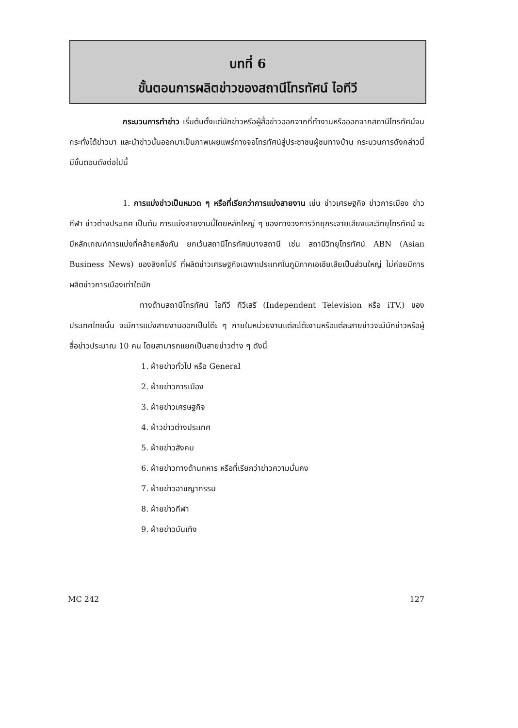บทที่ 6
ขั้นตอนการผลิตข่าวของสถานีโทรทัศน์ ไอทีวี
กระบวนการทำข่าว เริ่มต้นตั้งแต่นักข่าวหรือผู้สื่อข่าวออกจากที่ทำงานหรือออกจากสถานีโทรทัศน์จนกระทั่งได้ข่าวมา และนำข่าวนั้นออกมาเป็นภาพเผยแพร่ทางจอโทรทัศน์สู่ประชาชนผู้ชมทางบ้าน กระบวนการดังกล่าวนี้ มีขั้นตอนดังต่อไปนี้
1. การแบ่งข่าวเป็นหมวด ๆ หรือที่เรียกว่าการแบ่งสายงาน เช่น ข่าวเศรษฐกิจ ข่าวการเมือง ข่าวกีฬา ข่าวต่างประเทศ เป็นต้น การแบ่งสายงานนี้โดยหลักใหญ่ ๆ ของทางวงการวิทยุกระจายเสียงและวิทยุโทรทัศน์ จะมีหลักเกณฑ์การแบ่งที่คล้ายคลึงกัน ยกเว้นสถานีโทรทัศน์บางสถานี เช่น สถานีวิทยุโทรทัศน์ ABN (Asian Business News) ของสิงคโปร์ ที่ผลิตข่าวเศรษฐกิจเฉพาะประเทศในภูมิภาคเอเชียเสียเป็นส่วนใหญ่ ไม่ค่อยมีการผลิตข่าวการเมืองเท่าใดนัก
ทางด้านสถานีโทรทัศน์ ไอทีวี ทีวีเสรี (Independent Television หรือ iTV.) ของประเทศไทยนั้น จะมีการแบ่งสายงานออกเป็นโต๊ะ ๆ ภายในหน่วยงานแต่ละโต๊ะงานหรือแต่ละสายข่าวจะมีนักข่าวหรือผู้สื่อข่าวประมาณ 10 คน โดยสามารถแยกเป็นสายข่าวต่าง ๆ ดังนี้
1. ฝ่ายข่าวทั่วไป หรือ General
2. ฝ่ายข่าวการเมือง
3. ฝ่ายข่าวเศรษฐกิจ
4. ฝ่าวข่าวต่างประเทศ
5. ฝ่ายข่าวสังคม
6. ฝ่ายข่าวทางด้านทหาร หรือที่เรียกว่าข่าวความมั่นคง
7. ฝ่ายข่าวอาชญากรรม
8. ฝ่ายข่าวกีฬา
9. ฝ่ายข่าวบันเทิง
MC 242 127